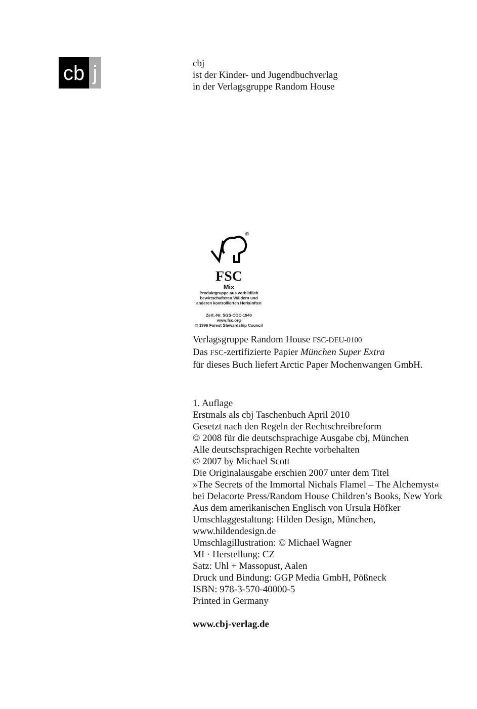cb j
cbj
ist der Kinder- und Jugendbuchverlag
in der Verlagsgruppe Random House
©
FSC
Mix
Produktgruppe aus vorbildlich
bewirtschafteten Wäldern und
anderen kontrollierten Herkünften
Zert.-Nr. SGS-COC-1940
www.fsc.org
© 1996 Forest Stewardship Council
Verlagsgruppe Random House FSC-DEU-0100
Das FSC-zertifizierte Papier München Super Extra
für dieses Buch liefert Arctic Paper Mochenwangen GmbH.
1. Auflage
Erstmals als cbj Taschenbuch April 2010
Gesetzt nach den Regeln der Rechtschreibreform
© 2008 für die deutschsprachige Ausgabe cbj, München
Alle deutschsprachigen Rechte vorbehalten
© 2007 by Michael Scott
Die Originalausgabe erschien 2007 unter dem Titel
»The Secrets of the Immortal Nichals Flamel – The Alchemyst«
bei Delacorte Press/Random House Children’s Books, New York
Aus dem amerikanischen Englisch von Ursula Höfker
Umschlaggestaltung: Hilden Design, München,
www.hildendesign.de
Umschlagillustration: © Michael Wagner
MI · Herstellung: CZ
Satz: Uhl + Massopust, Aalen
Druck und Bindung: GGP Media GmbH, Pößneck
ISBN: 978-3-570-40000-5
Printed in Germany
www.cbj-verlag.de